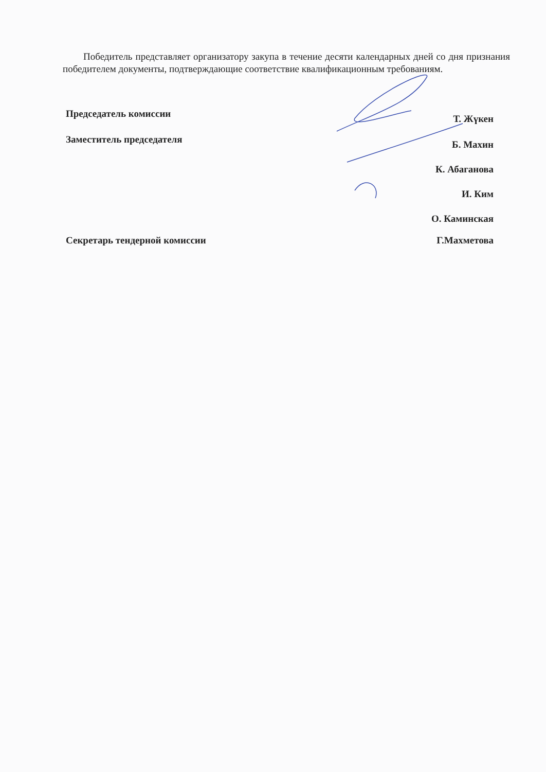Победитель представляет организатору закупа в течение десяти календарных дней со дня признания победителем документы, подтверждающие соответствие квалификационным требованиям.
Председатель комиссии Т. Жүкен
Заместитель председателя Б. Махин
К. Абаганова
И. Ким
О. Каминская
Секретарь тендерной комиссии Г.Махметова